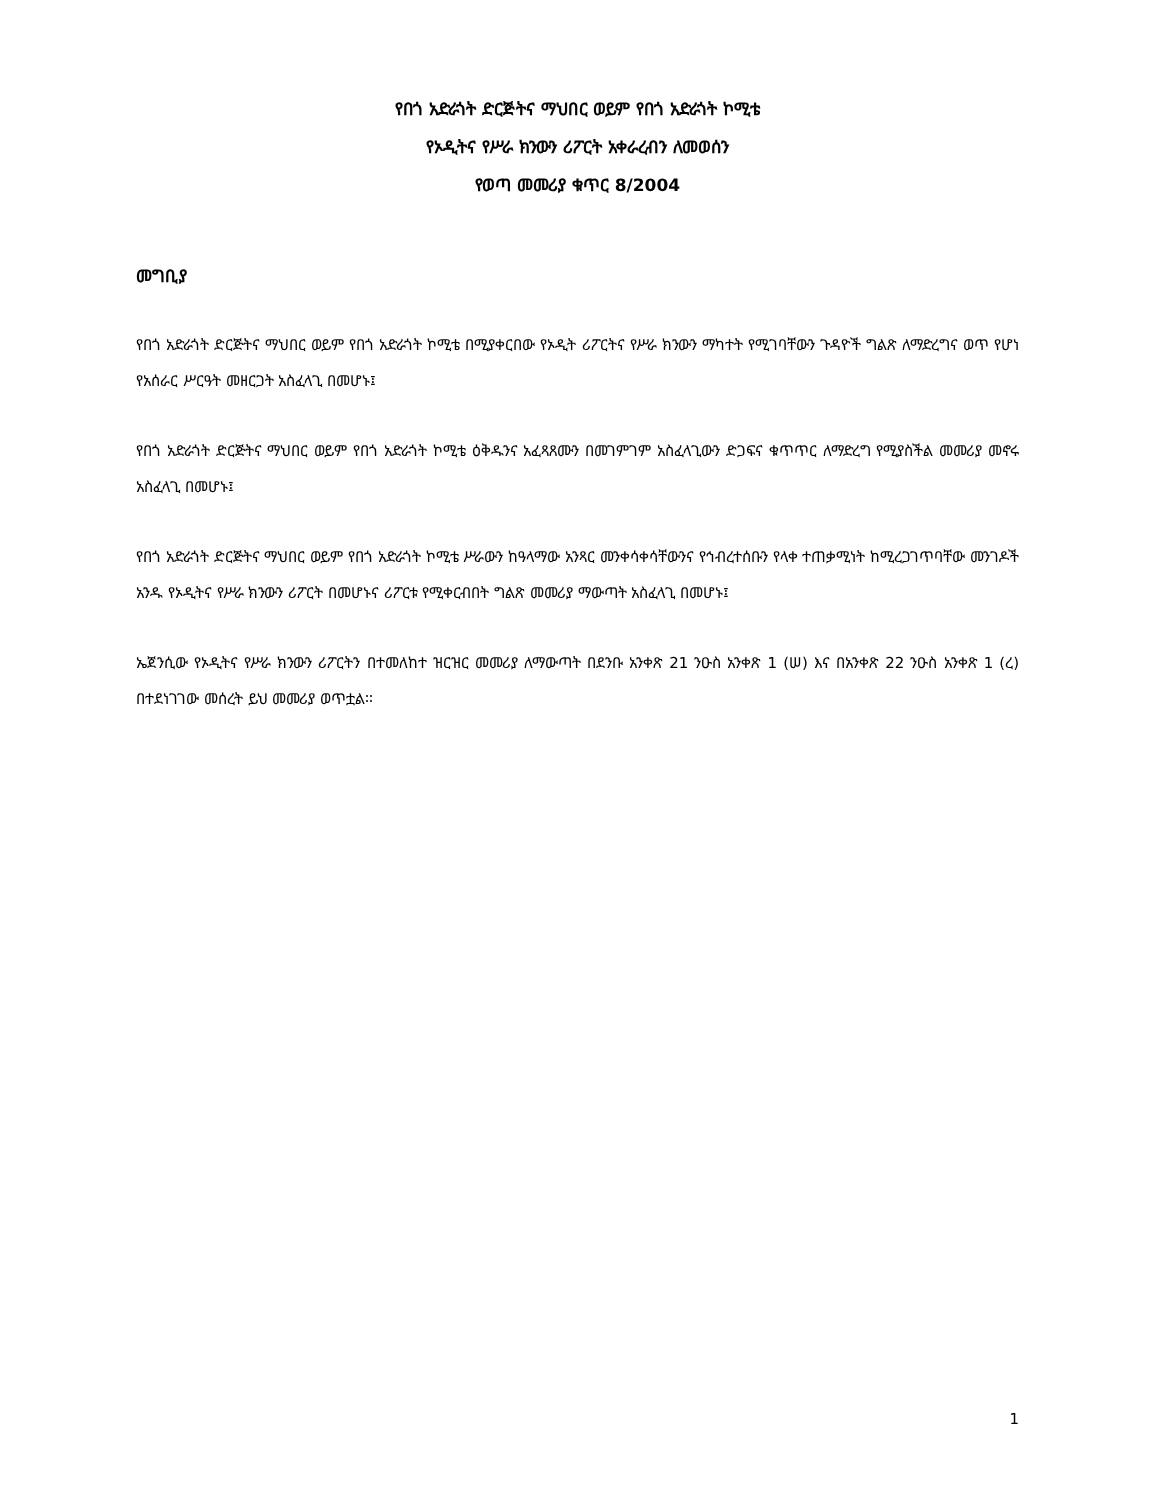የበጎ አድራጎት ድርጅትና ማህበር ወይም የበጎ አድራጎት ኮሚቴ
የኦዲትና የሥራ ክንውን ሪፖርት አቀራረብን ለመወሰን
የወጣ መመሪያ ቁጥር 8/2004
መግቢያ
የበጎ አድራጎት ድርጅትና ማህበር ወይም የበጎ አድራጎት ኮሚቴ በሚያቀርበው የኦዲት ሪፖርትና የሥራ ክንውን ማካተት የሚገባቸውን ጉዳዮች ግልጽ ለማድረግና ወጥ የሆነ የአሰራር ሥርዓት መዘርጋት አስፈላጊ በመሆኑ፤
የበጎ አድራጎት ድርጅትና ማህበር ወይም የበጎ አድራጎት ኮሚቴ ዕቅዱንና አፈጻጸሙን በመገምገም አስፈላጊውን ድጋፍና ቁጥጥር ለማድረግ የሚያስችል መመሪያ መኖሩ አስፈላጊ በመሆኑ፤
የበጎ አድራጎት ድርጅትና ማህበር ወይም የበጎ አድራጎት ኮሚቴ ሥራውን ከዓላማው አንጻር መንቀሳቀሳቸውንና የኅብረተሰቡን የላቀ ተጠቃሚነት ከሚረጋገጥባቸው መንገዶች አንዱ የኦዲትና የሥራ ክንውን ሪፖርት በመሆኑና ሪፖርቱ የሚቀርብበት ግልጽ መመሪያ ማውጣት አስፈላጊ በመሆኑ፤
ኤጀንሲው የኦዲትና የሥራ ክንውን ሪፖርትን በተመለከተ ዝርዝር መመሪያ ለማውጣት በደንቡ አንቀጽ 21 ንዑስ አንቀጽ 1 (ሠ) እና በአንቀጽ 22 ንዑስ አንቀጽ 1 (ረ) በተደነገገው መሰረት ይህ መመሪያ ወጥቷል፡፡
1